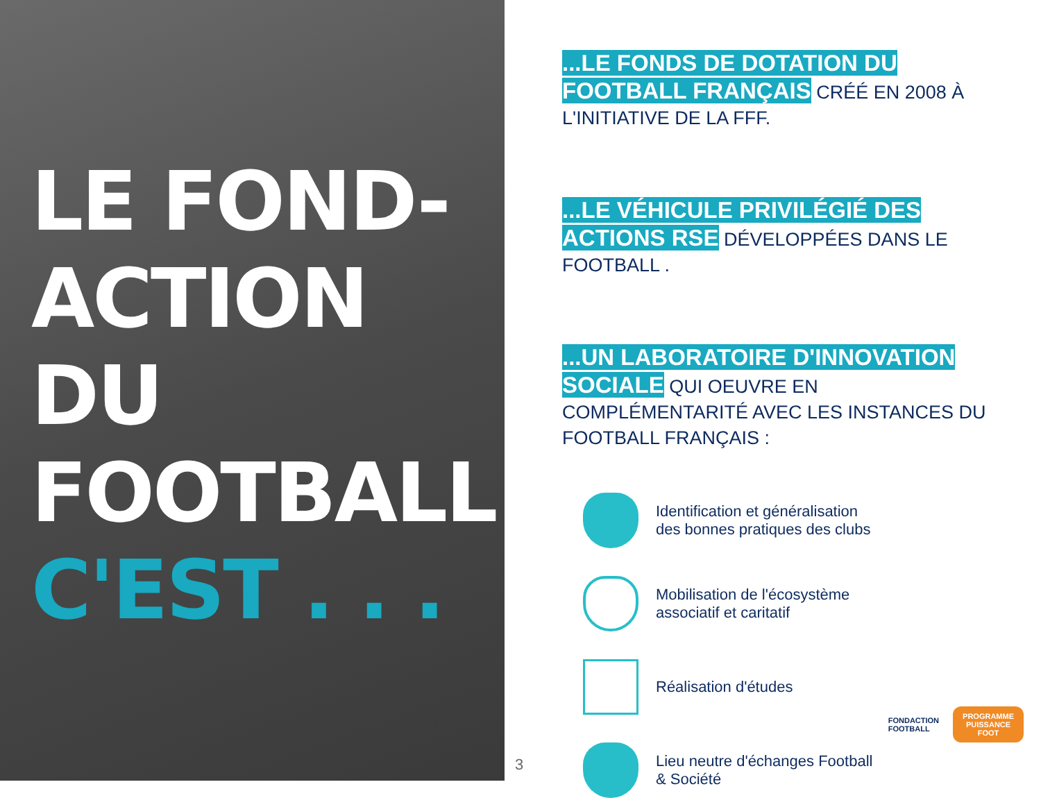LE FOND-
ACTION
DU
FOOTBALL
C'EST . . .
...LE FONDS DE DOTATION DU FOOTBALL FRANÇAIS CRÉÉ EN 2008 À L'INITIATIVE DE LA FFF.
...LE VÉHICULE PRIVILÉGIÉ DES ACTIONS RSE DÉVELOPPÉES DANS LE FOOTBALL .
...UN LABORATOIRE D'INNOVATION SOCIALE QUI OEUVRE EN COMPLÉMENTARITÉ AVEC LES INSTANCES DU FOOTBALL FRANÇAIS :
Identification et généralisation
des bonnes pratiques des clubs
Mobilisation de l'écosystème
associatif et caritatif
Réalisation d'études
Lieu neutre d'échanges Football
& Société
FONDACTION
FOOTBALL
PROGRAMME
PUISSANCE
FOOT
3